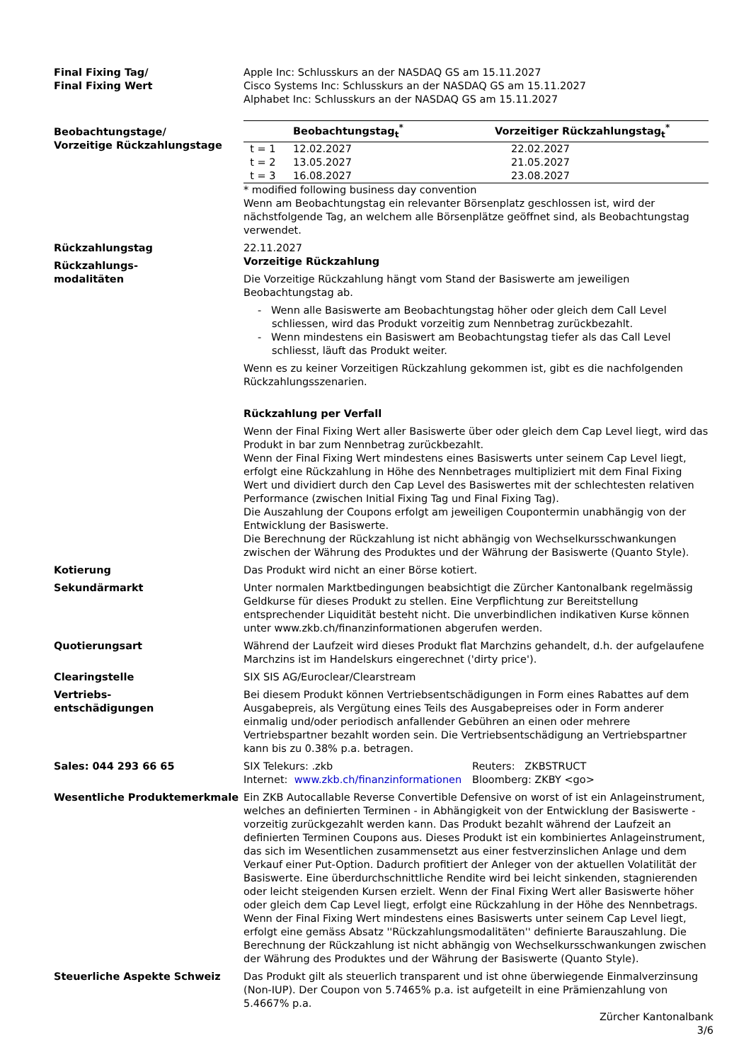Final Fixing Tag/
Final Fixing Wert
Apple Inc: Schlusskurs an der NASDAQ GS am 15.11.2027
Cisco Systems Inc: Schlusskurs an der NASDAQ GS am 15.11.2027
Alphabet Inc: Schlusskurs an der NASDAQ GS am 15.11.2027
Beobachtungstage/
Vorzeitige Rückzahlungstage
| | Beobachtungstag<sub>t</sub><sup>*</sup> | Vorzeitiger Rückzahlungstag<sub>t</sub><sup>*</sup> |
| --- | --- | --- |
| t = 1 | 12.02.2027 | 22.02.2027 |
| t = 2 | 13.05.2027 | 21.05.2027 |
| t = 3 | 16.08.2027 | 23.08.2027 |
* modified following business day convention
Wenn am Beobachtungstag ein relevanter Börsenplatz geschlossen ist, wird der nächstfolgende Tag, an welchem alle Börsenplätze geöffnet sind, als Beobachtungstag verwendet.
Rückzahlungstag 22.11.2027
Rückzahlungs-
modalitäten
Vorzeitige Rückzahlung
Die Vorzeitige Rückzahlung hängt vom Stand der Basiswerte am jeweiligen Beobachtungstag ab.
- Wenn alle Basiswerte am Beobachtungstag höher oder gleich dem Call Level schliessen, wird das Produkt vorzeitig zum Nennbetrag zurückbezahlt.
- Wenn mindestens ein Basiswert am Beobachtungstag tiefer als das Call Level schliesst, läuft das Produkt weiter.
Wenn es zu keiner Vorzeitigen Rückzahlung gekommen ist, gibt es die nachfolgenden Rückzahlungsszenarien.
Rückzahlung per Verfall
Wenn der Final Fixing Wert aller Basiswerte über oder gleich dem Cap Level liegt, wird das Produkt in bar zum Nennbetrag zurückbezahlt.
Wenn der Final Fixing Wert mindestens eines Basiswerts unter seinem Cap Level liegt, erfolgt eine Rückzahlung in Höhe des Nennbetrages multipliziert mit dem Final Fixing Wert und dividiert durch den Cap Level des Basiswertes mit der schlechtesten relativen Performance (zwischen Initial Fixing Tag und Final Fixing Tag).
Die Auszahlung der Coupons erfolgt am jeweiligen Coupontermin unabhängig von der Entwicklung der Basiswerte.
Die Berechnung der Rückzahlung ist nicht abhängig von Wechselkursschwankungen zwischen der Währung des Produktes und der Währung der Basiswerte (Quanto Style).
Kotierung Das Produkt wird nicht an einer Börse kotiert.
Sekundärmarkt Unter normalen Marktbedingungen beabsichtigt die Zürcher Kantonalbank regelmässig Geldkurse für dieses Produkt zu stellen. Eine Verpflichtung zur Bereitstellung entsprechender Liquidität besteht nicht. Die unverbindlichen indikativen Kurse können unter www.zkb.ch/finanzinformationen abgerufen werden.
Quotierungsart Während der Laufzeit wird dieses Produkt flat Marchzins gehandelt, d.h. der aufgelaufene Marchzins ist im Handelskurs eingerechnet ('dirty price').
Clearingstelle SIX SIS AG/Euroclear/Clearstream
Vertriebs-
entschädigungen
Bei diesem Produkt können Vertriebsentschädigungen in Form eines Rabattes auf dem Ausgabepreis, als Vergütung eines Teils des Ausgabepreises oder in Form anderer einmalig und/oder periodisch anfallender Gebühren an einen oder mehrere Vertriebspartner bezahlt worden sein. Die Vertriebsentschädigung an Vertriebspartner kann bis zu 0.38% p.a. betragen.
Sales: 044 293 66 65 SIX Telekurs: .zkb
Internet: www.zkb.ch/finanzinformationen
Reuters: ZKBSTRUCT
Bloomberg: ZKBY <go>
Wesentliche Produktemerkmale Ein ZKB Autocallable Reverse Convertible Defensive on worst of ist ein Anlageinstrument, welches an definierten Terminen - in Abhängigkeit von der Entwicklung der Basiswerte - vorzeitig zurückgezahlt werden kann. Das Produkt bezahlt während der Laufzeit an definierten Terminen Coupons aus. Dieses Produkt ist ein kombiniertes Anlageinstrument, das sich im Wesentlichen zusammensetzt aus einer festverzinslichen Anlage und dem Verkauf einer Put-Option. Dadurch profitiert der Anleger von der aktuellen Volatilität der Basiswerte. Eine überdurchschnittliche Rendite wird bei leicht sinkenden, stagnierenden oder leicht steigenden Kursen erzielt. Wenn der Final Fixing Wert aller Basiswerte höher oder gleich dem Cap Level liegt, erfolgt eine Rückzahlung in der Höhe des Nennbetrags. Wenn der Final Fixing Wert mindestens eines Basiswerts unter seinem Cap Level liegt, erfolgt eine gemäss Absatz ''Rückzahlungsmodalitäten'' definierte Barauszahlung. Die Berechnung der Rückzahlung ist nicht abhängig von Wechselkursschwankungen zwischen der Währung des Produktes und der Währung der Basiswerte (Quanto Style).
Steuerliche Aspekte Schweiz Das Produkt gilt als steuerlich transparent und ist ohne überwiegende Einmalverzinsung (Non-IUP). Der Coupon von 5.7465% p.a. ist aufgeteilt in eine Prämienzahlung von 5.4667% p.a.
Zürcher Kantonalbank
3/6